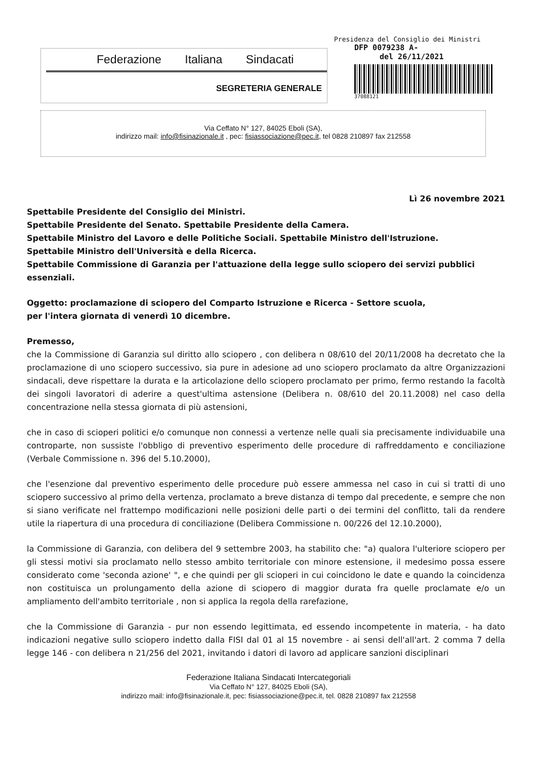Federazione Italiana Sindacati
SEGRETERIA GENERALE
Presidenza del Consiglio dei Ministri
DFP 0079238 A-
del 26/11/2021
37088121
Via Ceffato N° 127, 84025 Eboli (SA),
indirizzo mail: info@fisinazionale.it , pec: fisiassociazione@pec.it, tel 0828 210897 fax 212558
Lì 26 novembre 2021
Spettabile Presidente del Consiglio dei Ministri.
Spettabile Presidente del Senato. Spettabile Presidente della Camera.
Spettabile Ministro del Lavoro e delle Politiche Sociali. Spettabile Ministro dell'Istruzione.
Spettabile Ministro dell'Università e della Ricerca.
Spettabile Commissione di Garanzia per l'attuazione della legge sullo sciopero dei servizi pubblici essenziali.
Oggetto: proclamazione di sciopero del Comparto Istruzione e Ricerca - Settore scuola,
per l'intera giornata di venerdì 10 dicembre.
Premesso,
che la Commissione di Garanzia sul diritto allo sciopero , con delibera n 08/610 del 20/11/2008 ha decretato che la proclamazione di uno sciopero successivo, sia pure in adesione ad uno sciopero proclamato da altre Organizzazioni sindacali, deve rispettare la durata e la articolazione dello sciopero proclamato per primo, fermo restando la facoltà dei singoli lavoratori di aderire a quest'ultima astensione (Delibera n. 08/610 del 20.11.2008) nel caso della concentrazione nella stessa giornata di più astensioni,
che in caso di scioperi politici e/o comunque non connessi a vertenze nelle quali sia precisamente individuabile una controparte, non sussiste l'obbligo di preventivo esperimento delle procedure di raffreddamento e conciliazione (Verbale Commissione n. 396 del 5.10.2000),
che l'esenzione dal preventivo esperimento delle procedure può essere ammessa nel caso in cui si tratti di uno sciopero successivo al primo della vertenza, proclamato a breve distanza di tempo dal precedente, e sempre che non si siano verificate nel frattempo modificazioni nelle posizioni delle parti o dei termini del conflitto, tali da rendere utile la riapertura di una procedura di conciliazione (Delibera Commissione n. 00/226 del 12.10.2000),
la Commissione di Garanzia, con delibera del 9 settembre 2003, ha stabilito che: "a) qualora l'ulteriore sciopero per gli stessi motivi sia proclamato nello stesso ambito territoriale con minore estensione, il medesimo possa essere considerato come 'seconda azione' ", e che quindi per gli scioperi in cui coincidono le date e quando la coincidenza non costituisca un prolungamento della azione di sciopero di maggior durata fra quelle proclamate e/o un ampliamento dell'ambito territoriale , non si applica la regola della rarefazione,
che la Commissione di Garanzia - pur non essendo legittimata, ed essendo incompetente in materia, - ha dato indicazioni negative sullo sciopero indetto dalla FISI dal 01 al 15 novembre - ai sensi dell'all'art. 2 comma 7 della legge 146 - con delibera n 21/256 del 2021, invitando i datori di lavoro ad applicare sanzioni disciplinari
Federazione Italiana Sindacati Intercategoriali
Via Ceffato N° 127, 84025 Eboli (SA),
indirizzo mail: info@fisinazionale.it, pec: fisiassociazione@pec.it, tel. 0828 210897 fax 212558